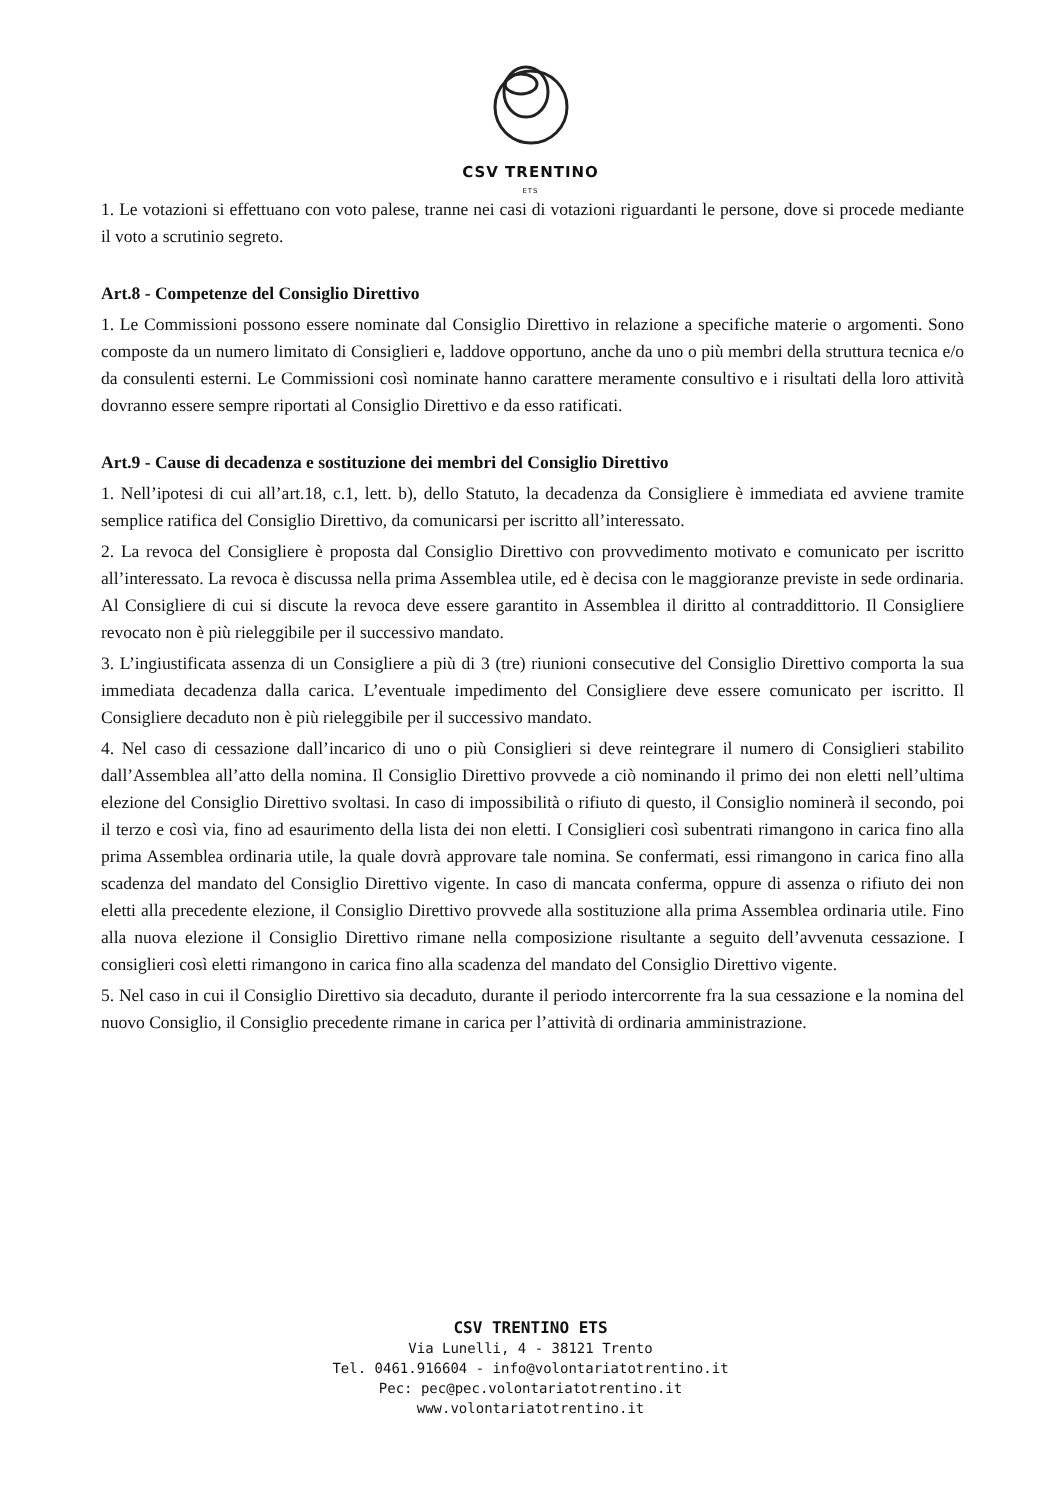CSV TRENTINO
ETS
1. Le votazioni si effettuano con voto palese, tranne nei casi di votazioni riguardanti le persone, dove si procede mediante il voto a scrutinio segreto.
Art.8 - Competenze del Consiglio Direttivo
1. Le Commissioni possono essere nominate dal Consiglio Direttivo in relazione a specifiche materie o argomenti. Sono composte da un numero limitato di Consiglieri e, laddove opportuno, anche da uno o più membri della struttura tecnica e/o da consulenti esterni. Le Commissioni così nominate hanno carattere meramente consultivo e i risultati della loro attività dovranno essere sempre riportati al Consiglio Direttivo e da esso ratificati.
Art.9 - Cause di decadenza e sostituzione dei membri del Consiglio Direttivo
1. Nell’ipotesi di cui all’art.18, c.1, lett. b), dello Statuto, la decadenza da Consigliere è immediata ed avviene tramite semplice ratifica del Consiglio Direttivo, da comunicarsi per iscritto all’interessato.
2. La revoca del Consigliere è proposta dal Consiglio Direttivo con provvedimento motivato e comunicato per iscritto all’interessato. La revoca è discussa nella prima Assemblea utile, ed è decisa con le maggioranze previste in sede ordinaria. Al Consigliere di cui si discute la revoca deve essere garantito in Assemblea il diritto al contraddittorio. Il Consigliere revocato non è più rieleggibile per il successivo mandato.
3. L’ingiustificata assenza di un Consigliere a più di 3 (tre) riunioni consecutive del Consiglio Direttivo comporta la sua immediata decadenza dalla carica. L’eventuale impedimento del Consigliere deve essere comunicato per iscritto. Il Consigliere decaduto non è più rieleggibile per il successivo mandato.
4. Nel caso di cessazione dall’incarico di uno o più Consiglieri si deve reintegrare il numero di Consiglieri stabilito dall’Assemblea all’atto della nomina. Il Consiglio Direttivo provvede a ciò nominando il primo dei non eletti nell’ultima elezione del Consiglio Direttivo svoltasi. In caso di impossibilità o rifiuto di questo, il Consiglio nominerà il secondo, poi il terzo e così via, fino ad esaurimento della lista dei non eletti. I Consiglieri così subentrati rimangono in carica fino alla prima Assemblea ordinaria utile, la quale dovrà approvare tale nomina. Se confermati, essi rimangono in carica fino alla scadenza del mandato del Consiglio Direttivo vigente. In caso di mancata conferma, oppure di assenza o rifiuto dei non eletti alla precedente elezione, il Consiglio Direttivo provvede alla sostituzione alla prima Assemblea ordinaria utile. Fino alla nuova elezione il Consiglio Direttivo rimane nella composizione risultante a seguito dell’avvenuta cessazione. I consiglieri così eletti rimangono in carica fino alla scadenza del mandato del Consiglio Direttivo vigente.
5. Nel caso in cui il Consiglio Direttivo sia decaduto, durante il periodo intercorrente fra la sua cessazione e la nomina del nuovo Consiglio, il Consiglio precedente rimane in carica per l’attività di ordinaria amministrazione.
CSV TRENTINO ETS
Via Lunelli, 4 - 38121 Trento
Tel. 0461.916604 - info@volontariatotrentino.it
Pec: pec@pec.volontariatotrentino.it
www.volontariatotrentino.it